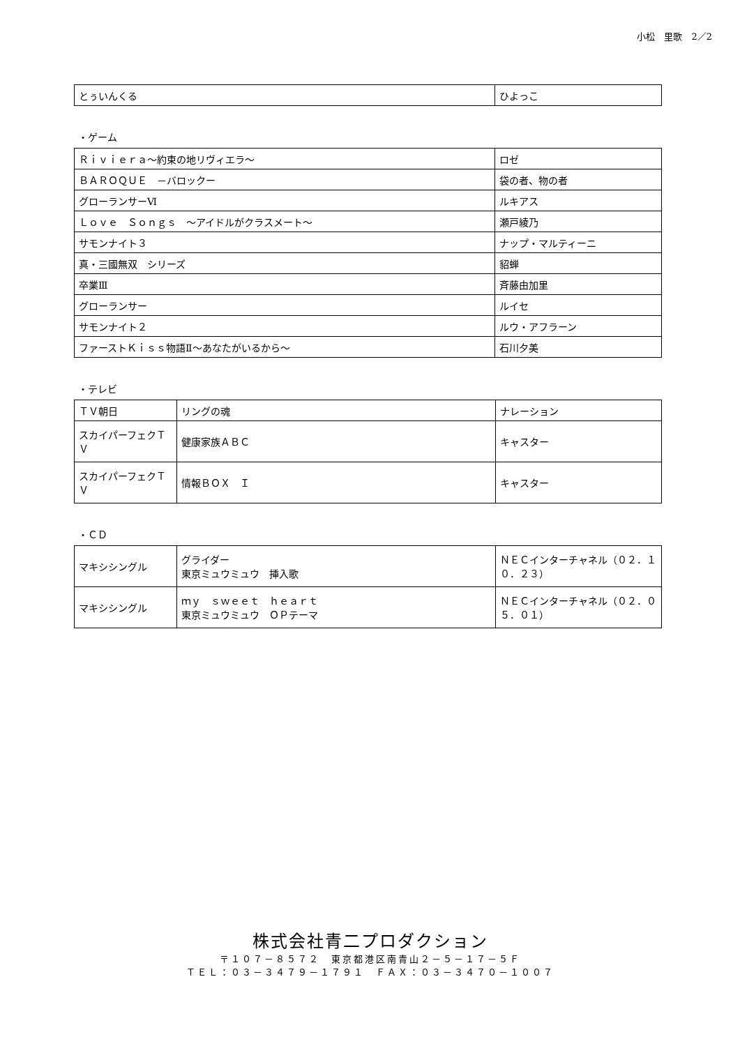小松　里歌　2／2
| とぅいんくる | ひよっこ |
・ゲーム
| Ｒｉｖｉｅｒａ～約束の地リヴィエラ～ | ロゼ |
| ＢＡＲＯＱＵＥ －バロックー | 袋の者、物の者 |
| グローランサーⅥ | ルキアス |
| Ｌｏｖｅ Ｓｏｎｇｓ ～アイドルがクラスメート～ | 瀬戸綾乃 |
| サモンナイト３ | ナップ・マルティーニ |
| 真・三國無双 シリーズ | 貂蝉 |
| 卒業Ⅲ | 斉藤由加里 |
| グローランサー | ルイセ |
| サモンナイト２ | ルウ・アフラーン |
| ファーストＫｉｓｓ物語Ⅱ～あなたがいるから～ | 石川夕美 |
・テレビ
| ＴＶ朝日 | リングの魂 | ナレーション |
| スカイパーフェクＴＶ | 健康家族ＡＢＣ | キャスター |
| スカイパーフェクＴＶ | 情報ＢＯＸ Ｉ | キャスター |
・ＣＤ
| マキシシングル | グライダー 東京ミュウミュウ 挿入歌 | ＮＥＣインターチャネル（０２．１０．２３） |
| マキシシングル | ｍｙ ｓｗｅｅｔ ｈｅａｒｔ 東京ミュウミュウ ＯＰテーマ | ＮＥＣインターチャネル（０２．０５．０１） |
株式会社青二プロダクション
〒１０７－８５７２　東京都港区南青山２－５－１７－５Ｆ
ＴＥＬ：０３－３４７９－１７９１　ＦＡＸ：０３－３４７０－１００７